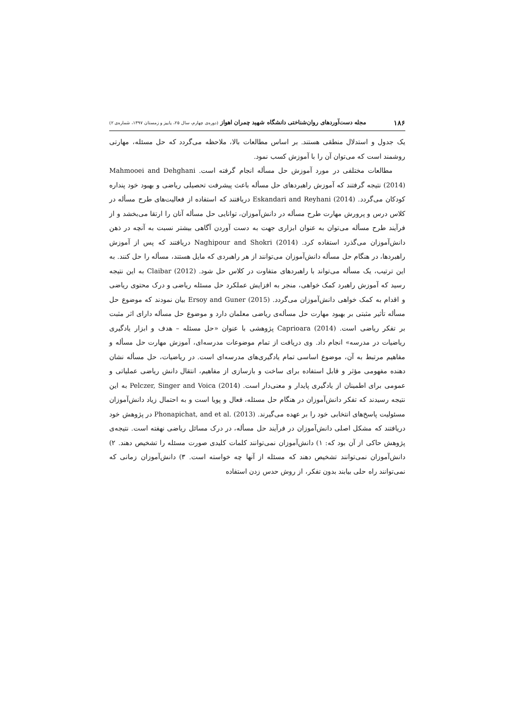۱۸۶ مجله دست‌آوردهای روان‌شناختی دانشگاه شهید چمران اهواز (دوره‌ی چهارم، سال ۲۵، پاییز و زمستان ۱۳۹۷، شماره‌ی ۲)
یک جدول و استدلال منطقی هستند. بر اساس مطالعات بالا، ملاحظه می‌گردد که حل مسئله، مهارتی روشمند است که می‌توان آن را با آموزش کسب نمود.
مطالعات مختلفی در مورد آموزش حل مسأله انجام گرفته است. Mahmooei and Dehghani (2014) نتیجه گرفتند که آموزش راهبردهای حل مسأله باعث پیشرفت تحصیلی ریاضی و بهبود خود پنداره کودکان می‌گردد. Eskandari and Reyhani (2014) دریافتند که استفاده از فعالیت‌های طرح مسأله در کلاس درس و پرورش مهارت طرح مسأله در دانش‌آموزان، توانایی حل مسأله آنان را ارتقا می‌بخشد و از فرآیند طرح مسأله می‌توان به عنوان ابزاری جهت به دست آوردن آگاهی بیشتر نسبت به آنچه در ذهن دانش‌آموزان می‌گذرد استفاده کرد. Naghipour and Shokri (2014) دریافتند که پس از آموزش راهبردها، در هنگام حل مسأله دانش‌آموزان می‌توانند از هر راهبردی که مایل هستند، مسأله را حل کنند. به این ترتیب، یک مسأله می‌تواند با راهبردهای متفاوت در کلاس حل شود. Claibar (2012) به این نتیجه رسید که آموزش راهبرد کمک خواهی، منجر به افزایش عملکرد حل مسئله ریاضی و درک محتوی ریاضی و اقدام به کمک خواهی دانش‌آموزان می‌گردد. Ersoy and Guner (2015) بیان نمودند که موضوع حل مسأله تأثیر مثبتی بر بهبود مهارت حل مسأله‌ی ریاضی معلمان دارد و موضوع حل مسأله دارای اثر مثبت بر تفکر ریاضی است. Caprioara (2014) پژوهشی با عنوان «حل مسئله – هدف و ابزار یادگیری ریاضیات در مدرسه» انجام داد. وی دریافت از تمام موضوعات مدرسه‌ای، آموزش مهارت حل مسأله و مفاهیم مرتبط به آن، موضوع اساسی تمام یادگیری‌های مدرسه‌ای است. در ریاضیات، حل مسأله نشان دهنده مفهومی مؤثر و قابل استفاده برای ساخت و بازسازی از مفاهیم، انتقال دانش ریاضی عملیاتی و عمومی برای اطمینان از یادگیری پایدار و معنی‌دار است. Pelczer, Singer and Voica (2014) به این نتیجه رسیدند که تفکر دانش‌آموزان در هنگام حل مسئله، فعال و پویا است و به احتمال زیاد دانش‌آموزان مسئولیت پاسخ‌های انتخابی خود را بر عهده می‌گیرند. Phonapichat, and et al. (2013) در پژوهش خود دریافتند که مشکل اصلی دانش‌آموزان در فرآیند حل مسأله، در درک مسائل ریاضی نهفته است. نتیجه‌ی پژوهش حاکی از آن بود که: ۱) دانش‌آموزان نمی‌توانند کلمات کلیدی صورت مسئله را تشخیص دهند. ۲) دانش‌آموزان نمی‌توانند تشخیص دهند که مسئله از آنها چه خواسته است. ۳) دانش‌آموزان زمانی که نمی‌توانند راه حلی بیابند بدون تفکر، از روش حدس زدن استفاده